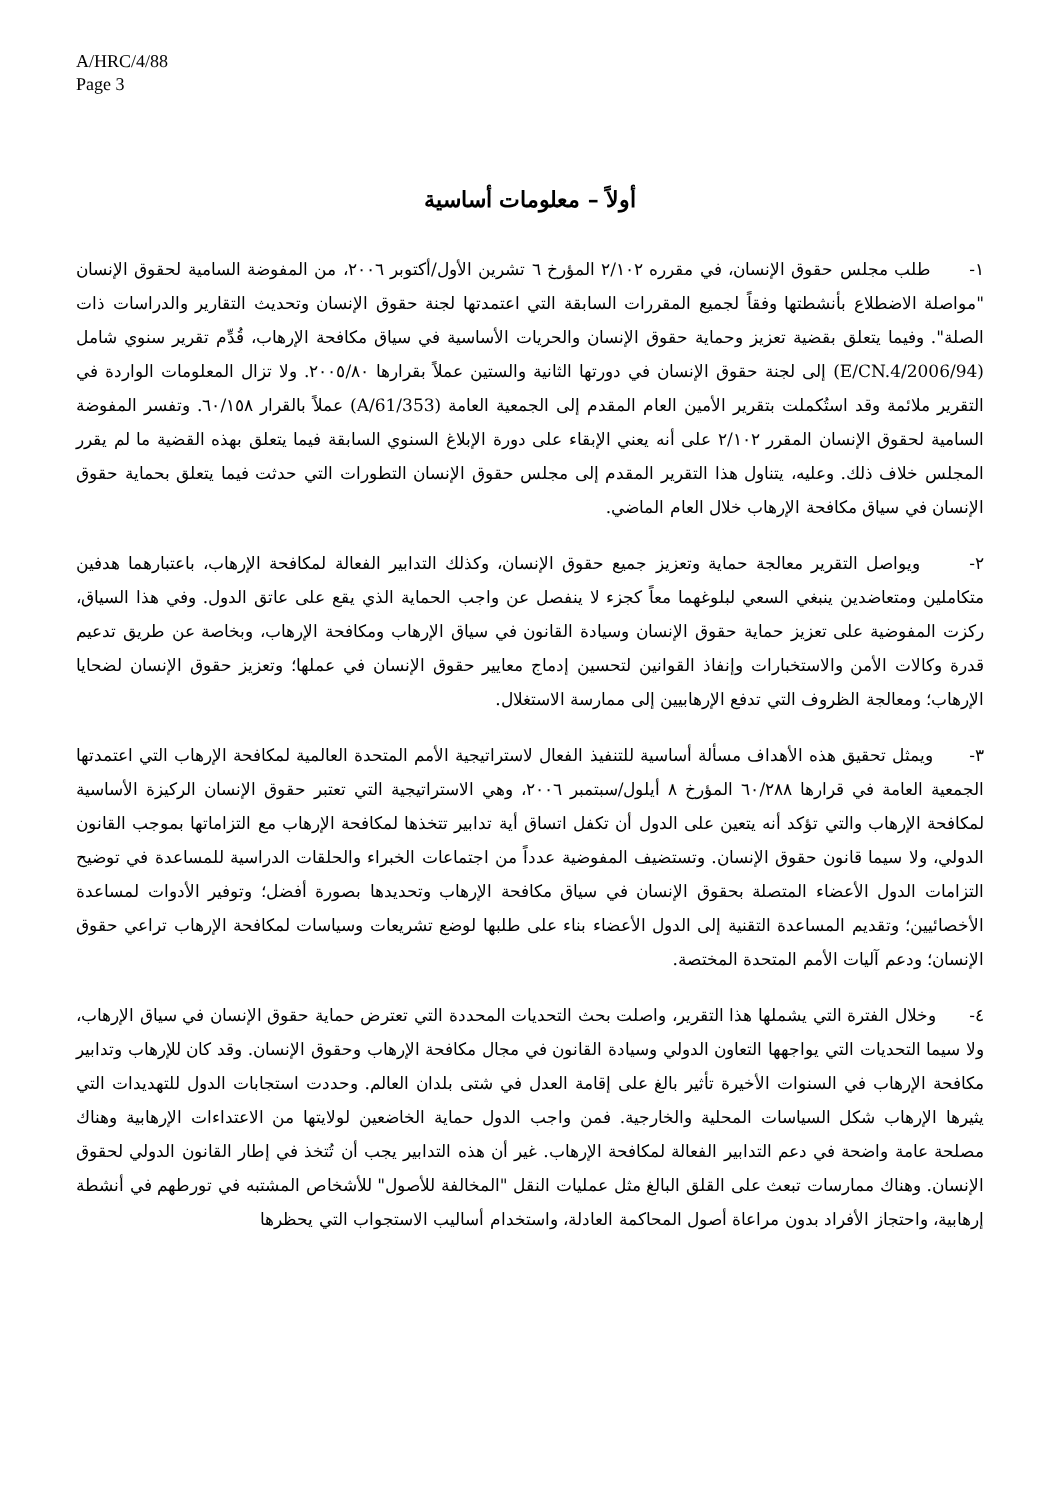A/HRC/4/88
Page 3
أولاً – معلومات أساسية
١- طلب مجلس حقوق الإنسان، في مقرره ٢/١٠٢ المؤرخ ٦ تشرين الأول/أكتوبر ٢٠٠٦، من المفوضة السامية لحقوق الإنسان "مواصلة الاضطلاع بأنشطتها وفقاً لجميع المقررات السابقة التي اعتمدتها لجنة حقوق الإنسان وتحديث التقارير والدراسات ذات الصلة". وفيما يتعلق بقضية تعزيز وحماية حقوق الإنسان والحريات الأساسية في سياق مكافحة الإرهاب، قُدِّم تقرير سنوي شامل (E/CN.4/2006/94) إلى لجنة حقوق الإنسان في دورتها الثانية والستين عملاً بقرارها ٢٠٠٥/٨٠. ولا تزال المعلومات الواردة في التقرير ملائمة وقد استُكملت بتقرير الأمين العام المقدم إلى الجمعية العامة (A/61/353) عملاً بالقرار ٦٠/١٥٨. وتفسر المفوضة السامية لحقوق الإنسان المقرر ٢/١٠٢ على أنه يعني الإبقاء على دورة الإبلاغ السنوي السابقة فيما يتعلق بهذه القضية ما لم يقرر المجلس خلاف ذلك. وعليه، يتناول هذا التقرير المقدم إلى مجلس حقوق الإنسان التطورات التي حدثت فيما يتعلق بحماية حقوق الإنسان في سياق مكافحة الإرهاب خلال العام الماضي.
٢- ويواصل التقرير معالجة حماية وتعزيز جميع حقوق الإنسان، وكذلك التدابير الفعالة لمكافحة الإرهاب، باعتبارهما هدفين متكاملين ومتعاضدين ينبغي السعي لبلوغهما معاً كجزء لا ينفصل عن واجب الحماية الذي يقع على عاتق الدول. وفي هذا السياق، ركزت المفوضية على تعزيز حماية حقوق الإنسان وسيادة القانون في سياق الإرهاب ومكافحة الإرهاب، وبخاصة عن طريق تدعيم قدرة وكالات الأمن والاستخبارات وإنفاذ القوانين لتحسين إدماج معايير حقوق الإنسان في عملها؛ وتعزيز حقوق الإنسان لضحايا الإرهاب؛ ومعالجة الظروف التي تدفع الإرهابيين إلى ممارسة الاستغلال.
٣- ويمثل تحقيق هذه الأهداف مسألة أساسية للتنفيذ الفعال لاستراتيجية الأمم المتحدة العالمية لمكافحة الإرهاب التي اعتمدتها الجمعية العامة في قرارها ٦٠/٢٨٨ المؤرخ ٨ أيلول/سبتمبر ٢٠٠٦، وهي الاستراتيجية التي تعتبر حقوق الإنسان الركيزة الأساسية لمكافحة الإرهاب والتي تؤكد أنه يتعين على الدول أن تكفل اتساق أية تدابير تتخذها لمكافحة الإرهاب مع التزاماتها بموجب القانون الدولي، ولا سيما قانون حقوق الإنسان. وتستضيف المفوضية عدداً من اجتماعات الخبراء والحلقات الدراسية للمساعدة في توضيح التزامات الدول الأعضاء المتصلة بحقوق الإنسان في سياق مكافحة الإرهاب وتحديدها بصورة أفضل؛ وتوفير الأدوات لمساعدة الأخصائيين؛ وتقديم المساعدة التقنية إلى الدول الأعضاء بناء على طلبها لوضع تشريعات وسياسات لمكافحة الإرهاب تراعي حقوق الإنسان؛ ودعم آليات الأمم المتحدة المختصة.
٤- وخلال الفترة التي يشملها هذا التقرير، واصلت بحث التحديات المحددة التي تعترض حماية حقوق الإنسان في سياق الإرهاب، ولا سيما التحديات التي يواجهها التعاون الدولي وسيادة القانون في مجال مكافحة الإرهاب وحقوق الإنسان. وقد كان للإرهاب وتدابير مكافحة الإرهاب في السنوات الأخيرة تأثير بالغ على إقامة العدل في شتى بلدان العالم. وحددت استجابات الدول للتهديدات التي يثيرها الإرهاب شكل السياسات المحلية والخارجية. فمن واجب الدول حماية الخاضعين لولايتها من الاعتداءات الإرهابية وهناك مصلحة عامة واضحة في دعم التدابير الفعالة لمكافحة الإرهاب. غير أن هذه التدابير يجب أن تُتخذ في إطار القانون الدولي لحقوق الإنسان. وهناك ممارسات تبعث على القلق البالغ مثل عمليات النقل "المخالفة للأصول" للأشخاص المشتبه في تورطهم في أنشطة إرهابية، واحتجاز الأفراد بدون مراعاة أصول المحاكمة العادلة، واستخدام أساليب الاستجواب التي يحظرها